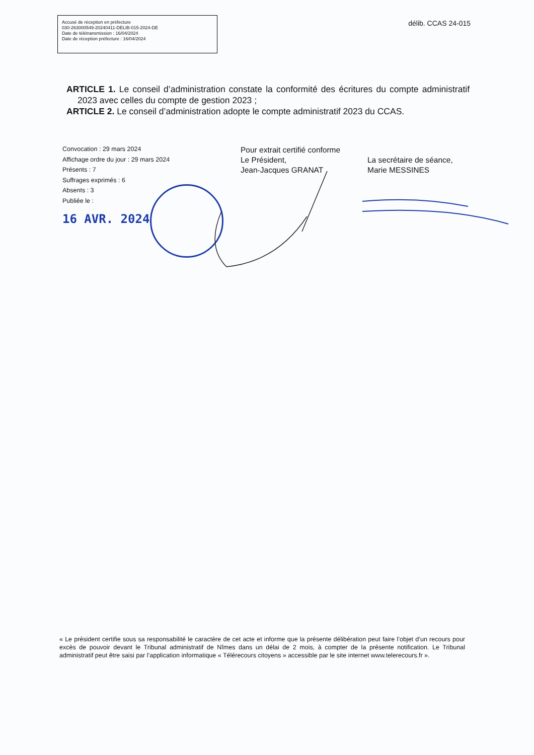Accusé de réception en préfecture
030-263000549-20240411-DELIB-015-2024-DE
Date de télétransmission : 16/04/2024
Date de réception préfecture : 16/04/2024
délib. CCAS 24-015
ARTICLE 1. Le conseil d’administration constate la conformité des écritures du compte administratif 2023 avec celles du compte de gestion 2023 ;
ARTICLE 2. Le conseil d’administration adopte le compte administratif 2023 du CCAS.
Convocation : 29 mars 2024
Affichage ordre du jour : 29 mars 2024
Présents : 7
Suffrages exprimés : 6
Absents : 3
Publiée le :
16 AVR. 2024
Pour extrait certifié conforme
Le Président,
Jean-Jacques GRANAT
La secrétaire de séance,
Marie MESSINES
« Le président certifie sous sa responsabilité le caractère de cet acte et informe que la présente délibération peut faire l’objet d’un recours pour excès de pouvoir devant le Tribunal administratif de Nîmes dans un délai de 2 mois, à compter de la présente notification. Le Tribunal administratif peut être saisi par l’application informatique « Télérecours citoyens » accessible par le site internet www.telerecours.fr ».